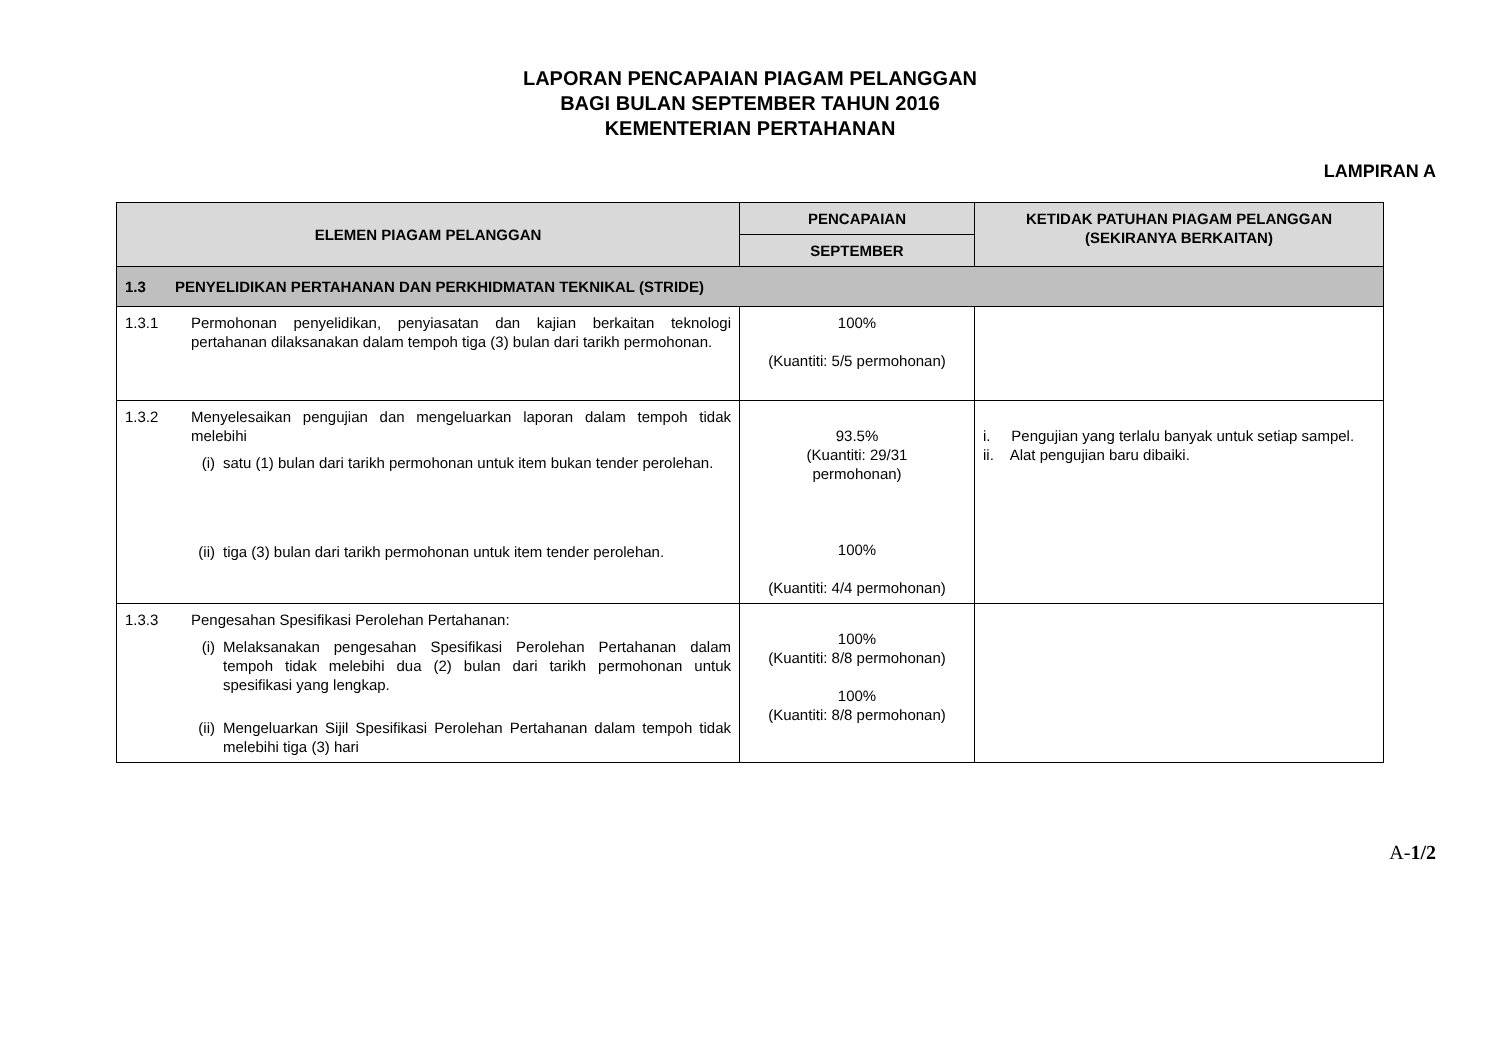LAPORAN PENCAPAIAN PIAGAM PELANGGAN
BAGI BULAN SEPTEMBER TAHUN 2016
KEMENTERIAN PERTAHANAN
LAMPIRAN A
| ELEMEN PIAGAM PELANGGAN | | PENCAPAIAN | KETIDAK PATUHAN PIAGAM PELANGGAN (SEKIRANYA BERKAITAN) |
| --- | --- | --- | --- |
| | | SEPTEMBER | |
| 1.3 PENYELIDIKAN PERTAHANAN DAN PERKHIDMATAN TEKNIKAL (STRIDE) | | | |
| 1.3.1 | Permohonan penyelidikan, penyiasatan dan kajian berkaitan teknologi pertahanan dilaksanakan dalam tempoh tiga (3) bulan dari tarikh permohonan. | 100% (Kuantiti: 5/5 permohonan) | |
| 1.3.2 | Menyelesaikan pengujian dan mengeluarkan laporan dalam tempoh tidak melebihi (i) satu (1) bulan dari tarikh permohonan untuk item bukan tender perolehan. (ii) tiga (3) bulan dari tarikh permohonan untuk item tender perolehan. | 93.5% (Kuantiti: 29/31 permohonan) 100% (Kuantiti: 4/4 permohonan) | i. Pengujian yang terlalu banyak untuk setiap sampel. ii. Alat pengujian baru dibaiki. |
| 1.3.3 | Pengesahan Spesifikasi Perolehan Pertahanan: (i) Melaksanakan pengesahan Spesifikasi Perolehan Pertahanan dalam tempoh tidak melebihi dua (2) bulan dari tarikh permohonan untuk spesifikasi yang lengkap. (ii) Mengeluarkan Sijil Spesifikasi Perolehan Pertahanan dalam tempoh tidak melebihi tiga (3) hari | 100% (Kuantiti: 8/8 permohonan) 100% (Kuantiti: 8/8 permohonan) | |
A-1/2